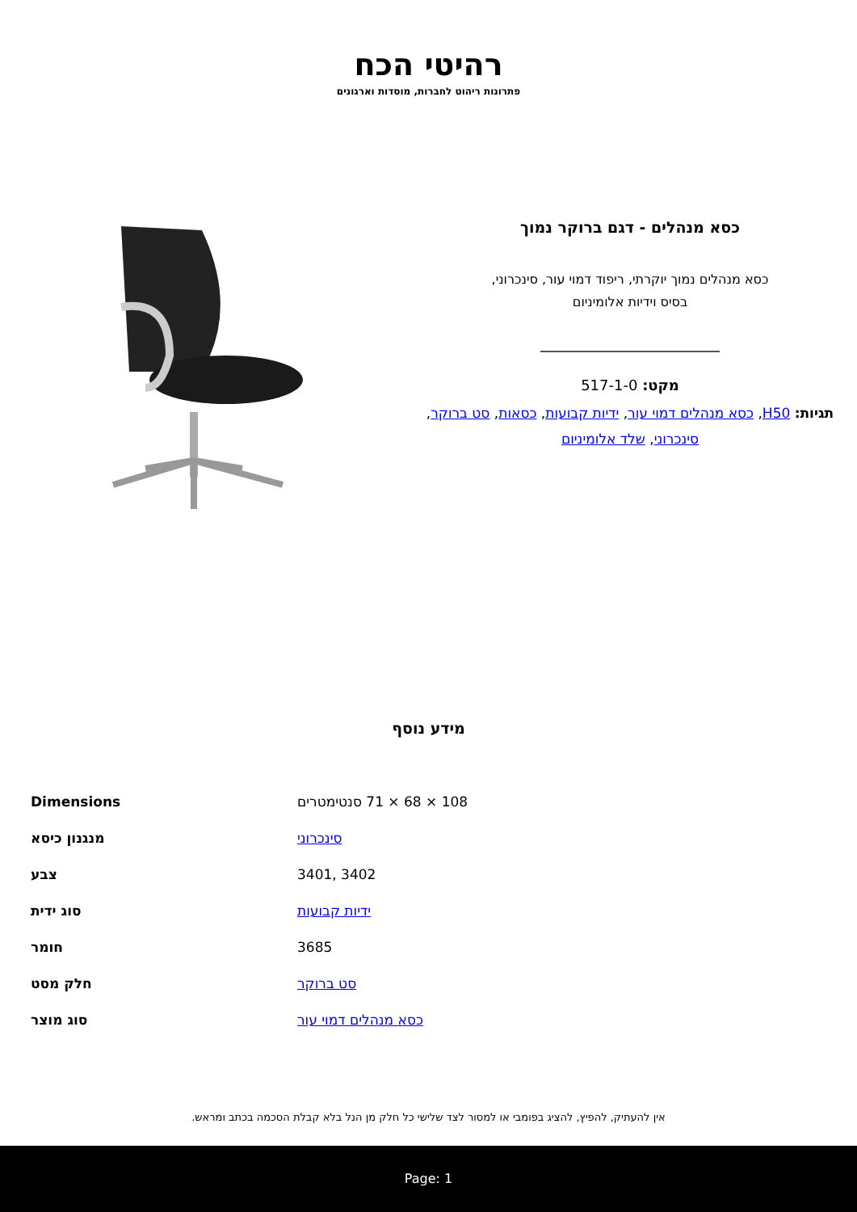רהיטי הכח
פתרונות ריהוט לחברות, מוסדות וארגונים
כסא מנהלים - דגם ברוקר נמוך
כסא מנהלים נמוך יוקרתי, ריפוד דמוי עור, סינכרוני,
בסיס וידיות אלומיניום
מקט: 517-1-0
תגיות: H50, כסא מנהלים דמוי עור, ידיות קבועות, כסאות, סט ברוקר, סינכרוני, שלד אלומיניום
מידע נוסף
| Dimensions | 108 × 68 × 71 סנטימטרים |
| מנגנון כיסא | סינכרוני |
| צבע | 3401, 3402 |
| סוג ידית | ידיות קבועות |
| חומר | 3685 |
| חלק מסט | סט ברוקר |
| סוג מוצר | כסא מנהלים דמוי עור |
אין להעתיק, להפיץ, להציג בפומבי או למסור לצד שלישי כל חלק מן הנל בלא קבלת הסכמה בכתב ומראש.
Page: 1